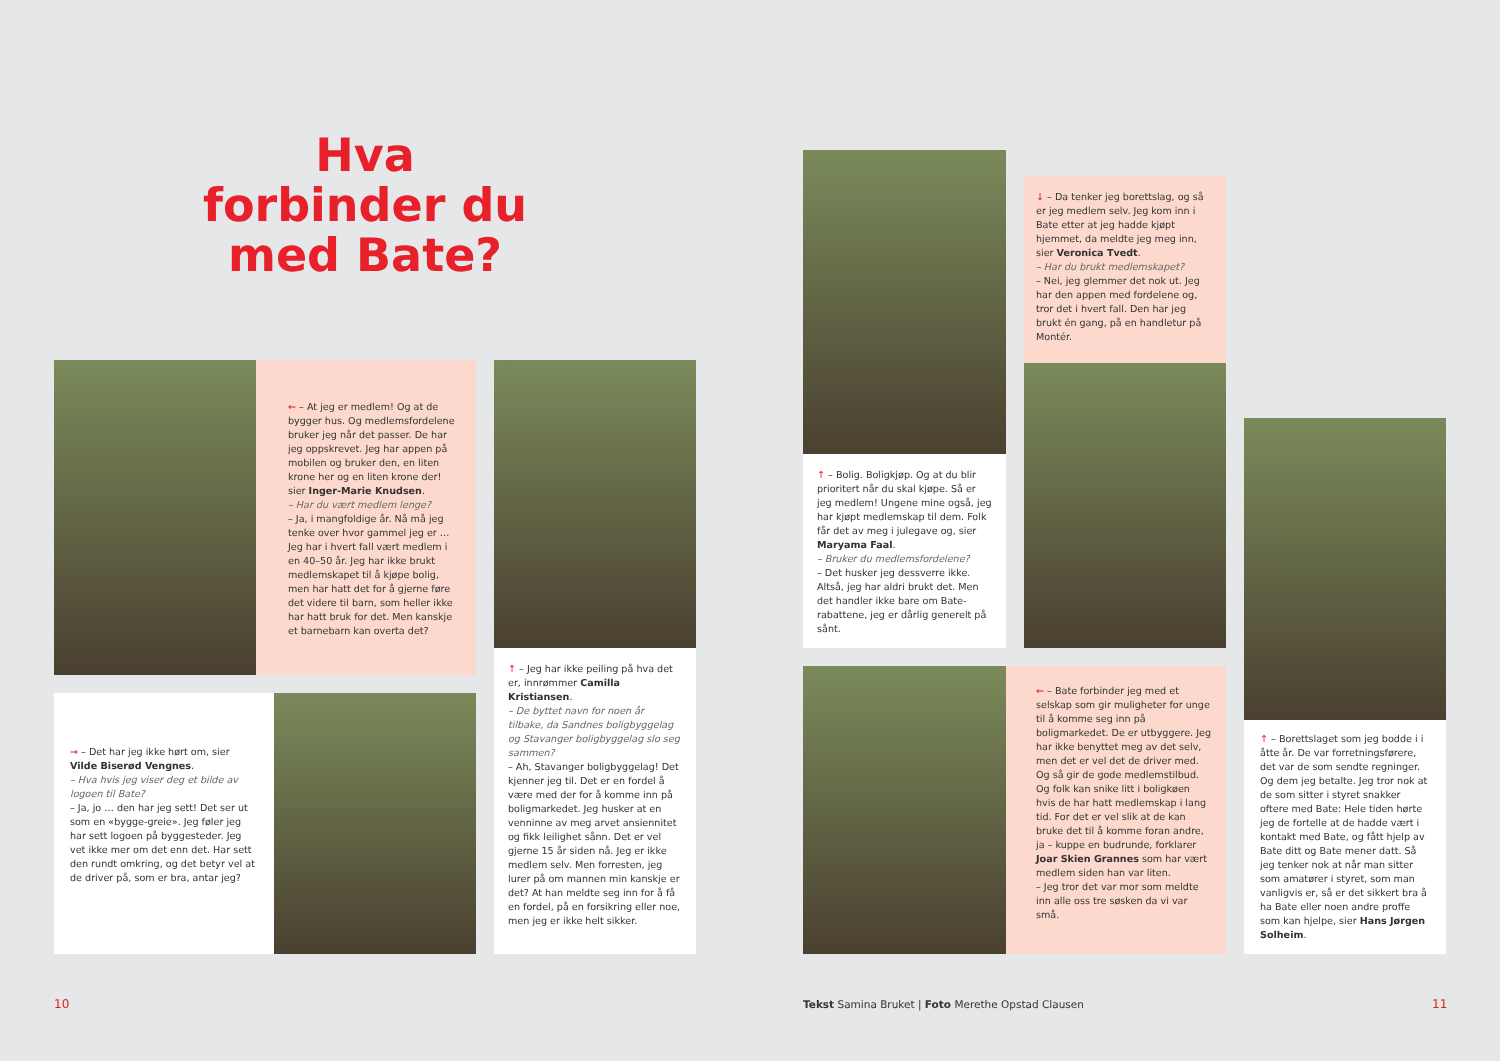Hva forbinder du med Bate?
← – At jeg er medlem! Og at de bygger hus. Og medlemsfordelene bruker jeg når det passer. De har jeg oppskrevet. Jeg har appen på mobilen og bruker den, en liten krone her og en liten krone der! sier Inger-Marie Knudsen.
– Har du vært medlem lenge?
– Ja, i mangfoldige år. Nå må jeg tenke over hvor gammel jeg er … Jeg har i hvert fall vært medlem i en 40–50 år. Jeg har ikke brukt medlemskapet til å kjøpe bolig, men har hatt det for å gjerne føre det videre til barn, som heller ikke har hatt bruk for det. Men kanskje et barnebarn kan overta det?
→ – Det har jeg ikke hørt om, sier Vilde Biserød Vengnes.
– Hva hvis jeg viser deg et bilde av logoen til Bate?
– Ja, jo … den har jeg sett! Det ser ut som en «bygge-greie». Jeg føler jeg har sett logoen på byggesteder. Jeg vet ikke mer om det enn det. Har sett den rundt omkring, og det betyr vel at de driver på, som er bra, antar jeg?
↑ – Jeg har ikke peiling på hva det er, innrømmer Camilla Kristiansen.
– De byttet navn for noen år tilbake, da Sandnes boligbyggelag og Stavanger boligbyggelag slo seg sammen?
– Ah, Stavanger boligbyggelag! Det kjenner jeg til. Det er en fordel å være med der for å komme inn på boligmarkedet. Jeg husker at en venninne av meg arvet ansiennitet og fikk leilighet sånn. Det er vel gjerne 15 år siden nå. Jeg er ikke medlem selv. Men forresten, jeg lurer på om mannen min kanskje er det? At han meldte seg inn for å få en fordel, på en forsikring eller noe, men jeg er ikke helt sikker.
↑ – Bolig. Boligkjøp. Og at du blir prioritert når du skal kjøpe. Så er jeg medlem! Ungene mine også, jeg har kjøpt medlemskap til dem. Folk får det av meg i julegave og, sier Maryama Faal.
– Bruker du medlemsfordelene?
– Det husker jeg dessverre ikke. Altså, jeg har aldri brukt det. Men det handler ikke bare om Bate-rabattene, jeg er dårlig generelt på sånt.
↓ – Da tenker jeg borettslag, og så er jeg medlem selv. Jeg kom inn i Bate etter at jeg hadde kjøpt hjemmet, da meldte jeg meg inn, sier Veronica Tvedt.
– Har du brukt medlemskapet?
– Nei, jeg glemmer det nok ut. Jeg har den appen med fordelene og, tror det i hvert fall. Den har jeg brukt én gang, på en handletur på Montér.
← – Bate forbinder jeg med et selskap som gir muligheter for unge til å komme seg inn på boligmarkedet. De er utbyggere. Jeg har ikke benyttet meg av det selv, men det er vel det de driver med. Og så gir de gode medlemstilbud. Og folk kan snike litt i boligkøen hvis de har hatt medlemskap i lang tid. For det er vel slik at de kan bruke det til å komme foran andre, ja – kuppe en budrunde, forklarer Joar Skien Grannes som har vært medlem siden han var liten.
– Jeg tror det var mor som meldte inn alle oss tre søsken da vi var små.
↑ – Borettslaget som jeg bodde i i åtte år. De var forretningsførere, det var de som sendte regninger. Og dem jeg betalte. Jeg tror nok at de som sitter i styret snakker oftere med Bate: Hele tiden hørte jeg de fortelle at de hadde vært i kontakt med Bate, og fått hjelp av Bate ditt og Bate mener datt. Så jeg tenker nok at når man sitter som amatører i styret, som man vanligvis er, så er det sikkert bra å ha Bate eller noen andre proffe som kan hjelpe, sier Hans Jørgen Solheim.
10
Tekst Samina Bruket | Foto Merethe Opstad Clausen
11